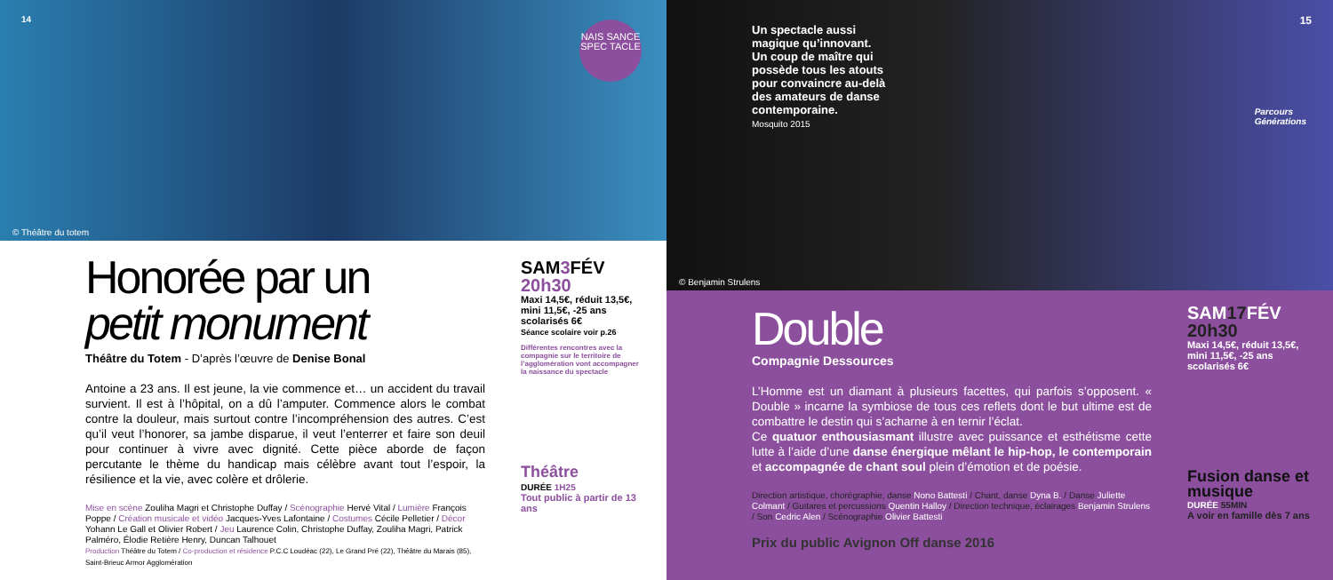14
NAIS SANCE
SPEC TACLE
© Théâtre du totem
Honorée par un
petit monument
Théâtre du Totem - D’après l’œuvre de Denise Bonal
Antoine a 23 ans. Il est jeune, la vie commence et… un accident du travail survient. Il est à l’hôpital, on a dû l’amputer. Commence alors le combat contre la douleur, mais surtout contre l’incompréhension des autres. C’est qu’il veut l’honorer, sa jambe disparue, il veut l’enterrer et faire son deuil pour continuer à vivre avec dignité. Cette pièce aborde de façon percutante le thème du handicap mais célèbre avant tout l’espoir, la résilience et la vie, avec colère et drôlerie.
Mise en scène Zouliha Magri et Christophe Duffay / Scénographie Hervé Vital / Lumière François Poppe / Création musicale et vidéo Jacques-Yves Lafontaine / Costumes Cécile Pelletier / Décor Yohann Le Gall et Olivier Robert / Jeu Laurence Colin, Christophe Duffay, Zouliha Magri, Patrick Palméro, Élodie Retière Henry, Duncan Talhouet
Production Théâtre du Totem / Co-production et résidence P.C.C Loudéac (22), Le Grand Pré (22), Théâtre du Marais (85), Saint-Brieuc Armor Agglomération
SAM3 FÉV
20h30
Maxi 14,5€, réduit 13,5€, mini 11,5€, -25 ans scolarisés 6€
Séance scolaire voir p.26
Différentes rencontres avec la compagnie sur le territoire de l’agglomération vont accompagner la naissance du spectacle
Théâtre
DURÉE 1H25
Tout public à partir de 13 ans
Un spectacle aussi
magique qu’innovant.
Un coup de maître qui
possède tous les atouts
pour convaincre au-delà
des amateurs de danse
contemporaine.
Mosquito 2015
15
Parcours
Générations
© Benjamin Strulens
Double
Compagnie Dessources
L’Homme est un diamant à plusieurs facettes, qui parfois s’opposent. « Double » incarne la symbiose de tous ces reflets dont le but ultime est de combattre le destin qui s’acharne à en ternir l’éclat.
Ce quatuor enthousiasmant illustre avec puissance et esthétisme cette lutte à l’aide d’une danse énergique mêlant le hip-hop, le contemporain et accompagnée de chant soul plein d’émotion et de poésie.
Direction artistique, chorégraphie, danse Nono Battesti / Chant, danse Dyna B. / Danse Juliette Colmant / Guitares et percussions Quentin Halloy / Direction technique, éclairages Benjamin Strulens / Son Cedric Alen / Scénographie Olivier Battesti
Prix du public Avignon Off danse 2016
SAM17 FÉV
20h30
Maxi 14,5€, réduit 13,5€, mini 11,5€, -25 ans scolarisés 6€
Fusion danse et musique
DURÉE 55MIN
A voir en famille dès 7 ans